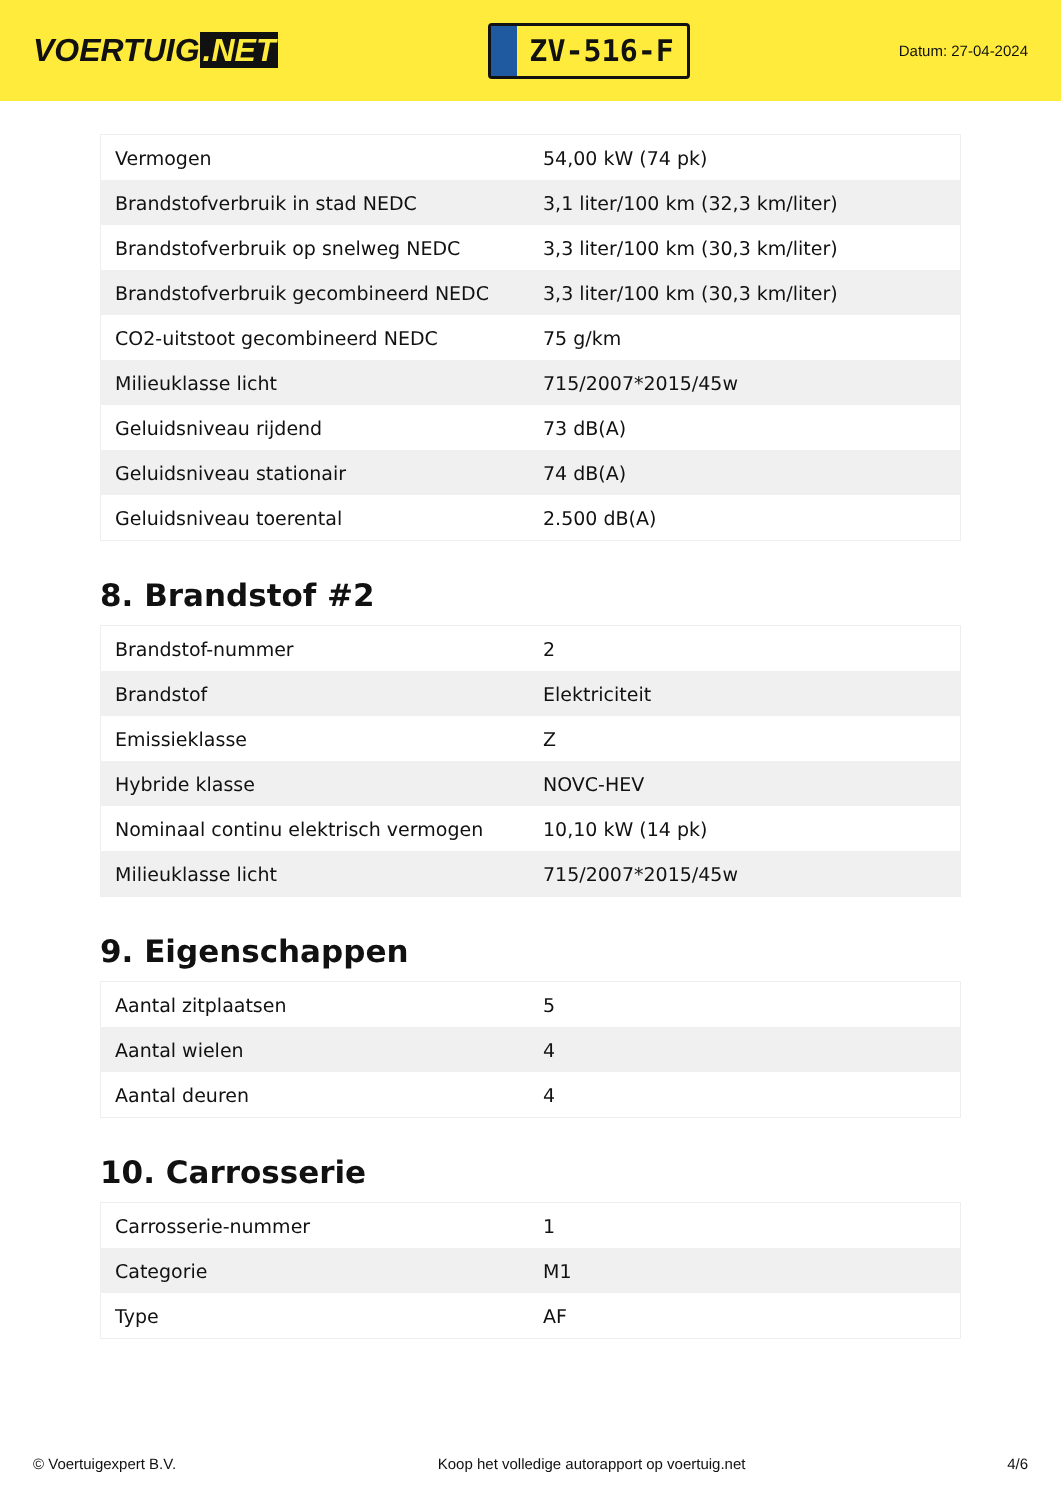VOERTUIG.NET
ZV-516-F
Datum: 27-04-2024
| Vermogen | 54,00 kW (74 pk) |
| Brandstofverbruik in stad NEDC | 3,1 liter/100 km (32,3 km/liter) |
| Brandstofverbruik op snelweg NEDC | 3,3 liter/100 km (30,3 km/liter) |
| Brandstofverbruik gecombineerd NEDC | 3,3 liter/100 km (30,3 km/liter) |
| CO2-uitstoot gecombineerd NEDC | 75 g/km |
| Milieuklasse licht | 715/2007*2015/45w |
| Geluidsniveau rijdend | 73 dB(A) |
| Geluidsniveau stationair | 74 dB(A) |
| Geluidsniveau toerental | 2.500 dB(A) |
8. Brandstof #2
| Brandstof-nummer | 2 |
| Brandstof | Elektriciteit |
| Emissieklasse | Z |
| Hybride klasse | NOVC-HEV |
| Nominaal continu elektrisch vermogen | 10,10 kW (14 pk) |
| Milieuklasse licht | 715/2007*2015/45w |
9. Eigenschappen
| Aantal zitplaatsen | 5 |
| Aantal wielen | 4 |
| Aantal deuren | 4 |
10. Carrosserie
| Carrosserie-nummer | 1 |
| Categorie | M1 |
| Type | AF |
© Voertuigexpert B.V. Koop het volledige autorapport op voertuig.net 4/6